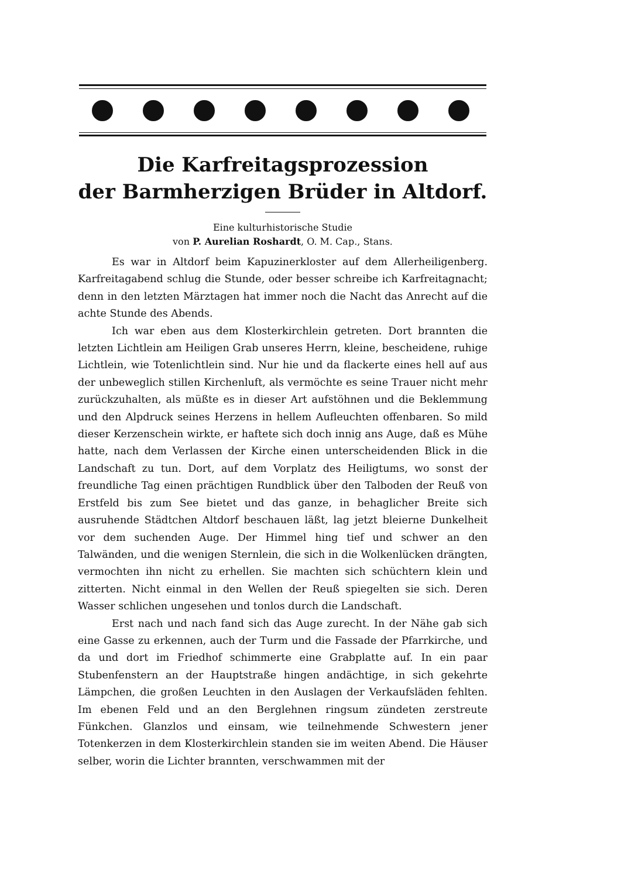Die Karfreitagsprozession
der Barmherzigen Brüder in Altdorf.
Eine kulturhistorische Studie
von P. Aurelian Roshardt, O. M. Cap., Stans.
Es war in Altdorf beim Kapuzinerkloster auf dem Allerheiligenberg. Karfreitagabend schlug die Stunde, oder besser schreibe ich Karfreitag­nacht; denn in den letzten Märztagen hat immer noch die Nacht das Anrecht auf die achte Stunde des Abends.
Ich war eben aus dem Klosterkirchlein getreten. Dort brannten die letzten Lichtlein am Heiligen Grab unseres Herrn, kleine, bescheidene, ruhige Lichtlein, wie Totenlichtlein sind. Nur hie und da flackerte eines hell auf aus der unbeweglich stillen Kirchenluft, als vermöchte es seine Trauer nicht mehr zurückzuhalten, als müßte es in dieser Art aufstöhnen und die Beklemmung und den Alpdruck seines Herzens in hellem Auf­leuchten offenbaren. So mild dieser Kerzenschein wirkte, er haftete sich doch innig ans Auge, daß es Mühe hatte, nach dem Verlassen der Kirche einen unterscheidenden Blick in die Landschaft zu tun. Dort, auf dem Vorplatz des Heiligtums, wo sonst der freundliche Tag einen prächtigen Rundblick über den Talboden der Reuß von Erstfeld bis zum See bietet und das ganze, in behaglicher Breite sich ausruhende Städtchen Altdorf beschauen läßt, lag jetzt bleierne Dunkelheit vor dem suchenden Auge. Der Himmel hing tief und schwer an den Talwänden, und die wenigen Sternlein, die sich in die Wolkenlücken drängten, vermochten ihn nicht zu erhellen. Sie machten sich schüchtern klein und zitterten. Nicht einmal in den Wellen der Reuß spiegelten sie sich. Deren Wasser schlichen unge­sehen und tonlos durch die Landschaft.
Erst nach und nach fand sich das Auge zurecht. In der Nähe gab sich eine Gasse zu erkennen, auch der Turm und die Fassade der Pfarr­kirche, und da und dort im Friedhof schimmerte eine Grabplatte auf. In ein paar Stubenfenstern an der Hauptstraße hingen andächtige, in sich gekehrte Lämpchen, die großen Leuchten in den Auslagen der Verkaufs­läden fehlten. Im ebenen Feld und an den Berglehnen ringsum zün­deten zerstreute Fünkchen. Glanzlos und einsam, wie teilnehmende Schwestern jener Totenkerzen in dem Klosterkirchlein standen sie im weiten Abend. Die Häuser selber, worin die Lichter brannten, verschwammen mit der